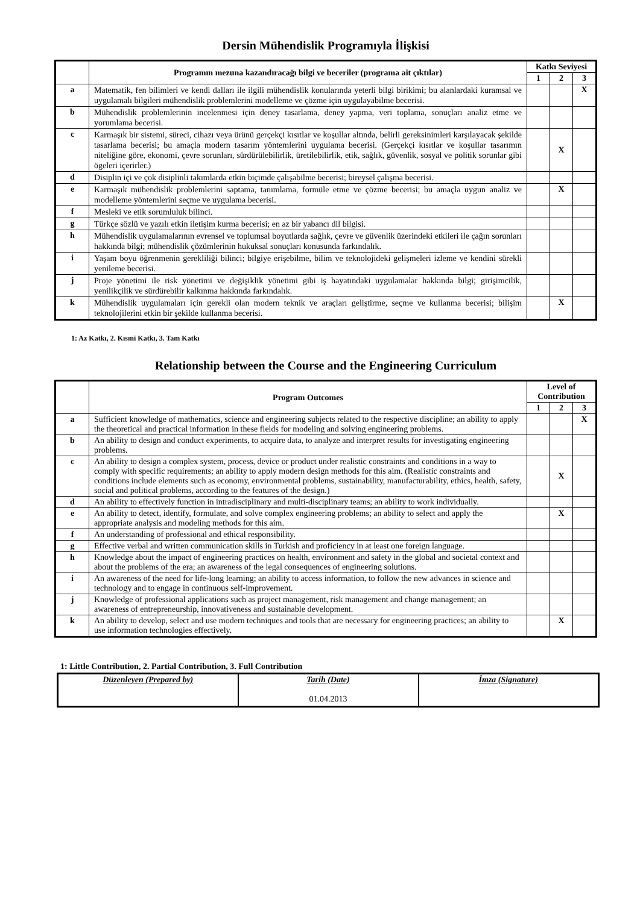Dersin Mühendislik Programıyla İlişkisi
| | Programın mezuna kazandıracağı bilgi ve beceriler (programa ait çıktılar) | Katkı Seviyesi | | |
| --- | --- | --- | --- | --- |
| | | 1 | 2 | 3 |
| a | Matematik, fen bilimleri ve kendi dalları ile ilgili mühendislik konularında yeterli bilgi birikimi; bu alanlardaki kuramsal ve uygulamalı bilgileri mühendislik problemlerini modelleme ve çözme için uygulayabilme becerisi. | | | X |
| b | Mühendislik problemlerinin incelenmesi için deney tasarlama, deney yapma, veri toplama, sonuçları analiz etme ve yorumlama becerisi. | | | |
| c | Karmaşık bir sistemi, süreci, cihazı veya ürünü gerçekçi kısıtlar ve koşullar altında, belirli gereksinimleri karşılayacak şekilde tasarlama becerisi; bu amaçla modern tasarım yöntemlerini uygulama becerisi. (Gerçekçi kısıtlar ve koşullar tasarımın niteliğine göre, ekonomi, çevre sorunları, sürdürülebilirlik, üretilebilirlik, etik, sağlık, güvenlik, sosyal ve politik sorunlar gibi ögeleri içerirler.) | | X | |
| d | Disiplin içi ve çok disiplinli takımlarda etkin biçimde çalışabilme becerisi; bireysel çalışma becerisi. | | | |
| e | Karmaşık mühendislik problemlerini saptama, tanımlama, formüle etme ve çözme becerisi; bu amaçla uygun analiz ve modelleme yöntemlerini seçme ve uygulama becerisi. | | X | |
| f | Mesleki ve etik sorumluluk bilinci. | | | |
| g | Türkçe sözlü ve yazılı etkin iletişim kurma becerisi; en az bir yabancı dil bilgisi. | | | |
| h | Mühendislik uygulamalarının evrensel ve toplumsal boyutlarda sağlık, çevre ve güvenlik üzerindeki etkileri ile çağın sorunları hakkında bilgi; mühendislik çözümlerinin hukuksal sonuçları konusunda farkındalık. | | | |
| i | Yaşam boyu öğrenmenin gerekliliği bilinci; bilgiye erişebilme, bilim ve teknolojideki gelişmeleri izleme ve kendini sürekli yenileme becerisi. | | | |
| j | Proje yönetimi ile risk yönetimi ve değişiklik yönetimi gibi iş hayatındaki uygulamalar hakkında bilgi; girişimcilik, yenilikçilik ve sürdürebilir kalkınma hakkında farkındalık. | | | |
| k | Mühendislik uygulamaları için gerekli olan modern teknik ve araçları geliştirme, seçme ve kullanma becerisi; bilişim teknolojilerini etkin bir şekilde kullanma becerisi. | | X | |
1: Az Katkı, 2. Kısmi Katkı, 3. Tam Katkı
Relationship between the Course and the Engineering Curriculum
| | Program Outcomes | Level of Contribution | | |
| --- | --- | --- | --- | --- |
| | | 1 | 2 | 3 |
| a | Sufficient knowledge of mathematics, science and engineering subjects related to the respective discipline; an ability to apply the theoretical and practical information in these fields for modeling and solving engineering problems. | | | X |
| b | An ability to design and conduct experiments, to acquire data, to analyze and interpret results for investigating engineering problems. | | | |
| c | An ability to design a complex system, process, device or product under realistic constraints and conditions in a way to comply with specific requirements; an ability to apply modern design methods for this aim. (Realistic constraints and conditions include elements such as economy, environmental problems, sustainability, manufacturability, ethics, health, safety, social and political problems, according to the features of the design.) | | X | |
| d | An ability to effectively function in intradisciplinary and multi-disciplinary teams; an ability to work individually. | | | |
| e | An ability to detect, identify, formulate, and solve complex engineering problems; an ability to select and apply the appropriate analysis and modeling methods for this aim. | | X | |
| f | An understanding of professional and ethical responsibility. | | | |
| g | Effective verbal and written communication skills in Turkish and proficiency in at least one foreign language. | | | |
| h | Knowledge about the impact of engineering practices on health, environment and safety in the global and societal context and about the problems of the era; an awareness of the legal consequences of engineering solutions. | | | |
| i | An awareness of the need for life-long learning; an ability to access information, to follow the new advances in science and technology and to engage in continuous self-improvement. | | | |
| j | Knowledge of professional applications such as project management, risk management and change management; an awareness of entrepreneurship, innovativeness and sustainable development. | | | |
| k | An ability to develop, select and use modern techniques and tools that are necessary for engineering practices; an ability to use information technologies effectively. | | X | |
1: Little Contribution, 2. Partial Contribution, 3. Full Contribution
| Düzenleyen (Prepared by) | Tarih (Date) 01.04.2013 | İmza (Signature) |